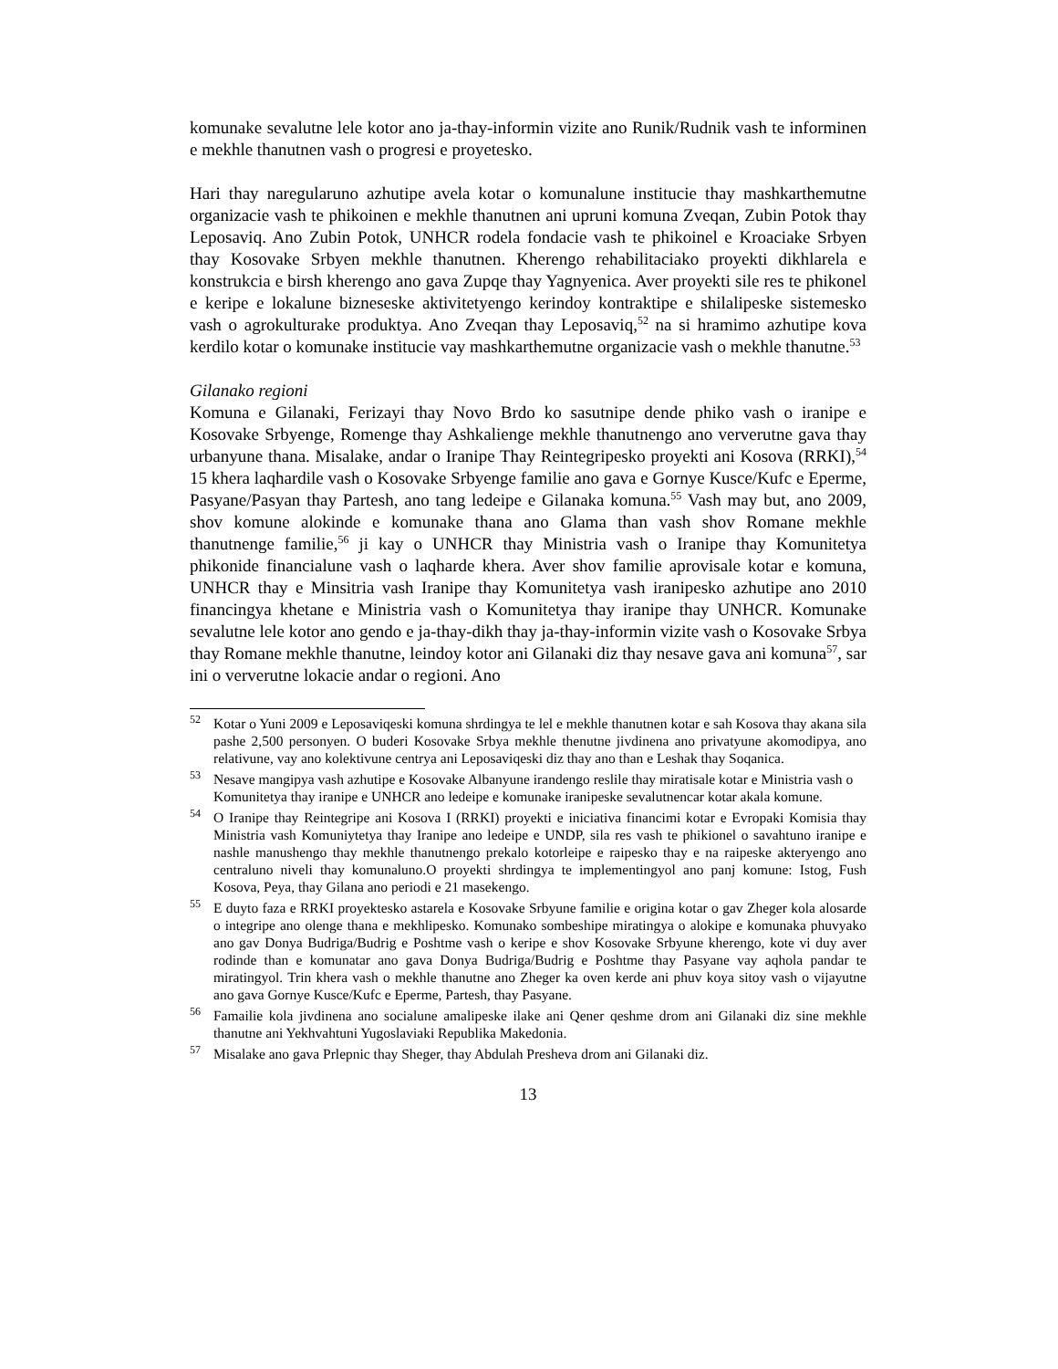komunake sevalutne lele kotor ano ja-thay-informin vizite ano Runik/Rudnik vash te informinen e mekhle thanutnen vash o progresi e proyetesko.
Hari thay naregularuno azhutipe avela kotar o komunalune institucie thay mashkarthemutne organizacie vash te phikoinen e mekhle thanutnen ani upruni komuna Zveqan, Zubin Potok thay Leposaviq. Ano Zubin Potok, UNHCR rodela fondacie vash te phikoinel e Kroaciake Srbyen thay Kosovake Srbyen mekhle thanutnen. Kherengo rehabilitaciako proyekti dikhlarela e konstrukcia e birsh kherengo ano gava Zupqe thay Yagnyenica. Aver proyekti sile res te phikonel e keripe e lokalune bizneseske aktivitetyengo kerindoy kontraktipe e shilalipeske sistemesko vash o agrokulturake produktya. Ano Zveqan thay Leposaviq,<sup>52</sup> na si hramimo azhutipe kova kerdilo kotar o komunake institucie vay mashkarthemutne organizacie vash o mekhle thanutne.<sup>53</sup>
Gilanako regioni
Komuna e Gilanaki, Ferizayi thay Novo Brdo ko sasutnipe dende phiko vash o iranipe e Kosovake Srbyenge, Romenge thay Ashkalienge mekhle thanutnengo ano ververutne gava thay urbanyune thana. Misalake, andar o Iranipe Thay Reintegripesko proyekti ani Kosova (RRKI),<sup>54</sup> 15 khera laqhardile vash o Kosovake Srbyenge familie ano gava e Gornye Kusce/Kufc e Eperme, Pasyane/Pasyan thay Partesh, ano tang ledeipe e Gilanaka komuna.<sup>55</sup> Vash may but, ano 2009, shov komune alokinde e komunake thana ano Glama than vash shov Romane mekhle thanutnenge familie,<sup>56</sup> ji kay o UNHCR thay Ministria vash o Iranipe thay Komunitetya phikonide financialune vash o laqharde khera. Aver shov familie aprovisale kotar e komuna, UNHCR thay e Minsitria vash Iranipe thay Komunitetya vash iranipesko azhutipe ano 2010 financingya khetane e Ministria vash o Komunitetya thay iranipe thay UNHCR. Komunake sevalutne lele kotor ano gendo e ja-thay-dikh thay ja-thay-informin vizite vash o Kosovake Srbya thay Romane mekhle thanutne, leindoy kotor ani Gilanaki diz thay nesave gava ani komuna<sup>57</sup>, sar ini o ververutne lokacie andar o regioni. Ano
<sup>52</sup> Kotar o Yuni 2009 e Leposaviqeski komuna shrdingya te lel e mekhle thanutnen kotar e sah Kosova thay akana sila pashe 2,500 personyen. O buderi Kosovake Srbya mekhle thenutne jivdinena ano privatyune akomodipya, ano relativune, vay ano kolektivune centrya ani Leposaviqeski diz thay ano than e Leshak thay Soqanica.
<sup>53</sup> Nesave mangipya vash azhutipe e Kosovake Albanyune irandengo reslile thay miratisale kotar e Ministria vash o Komunitetya thay iranipe e UNHCR ano ledeipe e komunake iranipeske sevalutnencar kotar akala komune.
<sup>54</sup> O Iranipe thay Reintegripe ani Kosova I (RRKI) proyekti e iniciativa financimi kotar e Evropaki Komisia thay Ministria vash Komuniytetya thay Iranipe ano ledeipe e UNDP, sila res vash te phikionel o savahtuno iranipe e nashle manushengo thay mekhle thanutnengo prekalo kotorleipe e raipesko thay e na raipeske akteryengo ano centraluno niveli thay komunaluno.O proyekti shrdingya te implementingyol ano panj komune: Istog, Fush Kosova, Peya, thay Gilana ano periodi e 21 masekengo.
<sup>55</sup> E duyto faza e RRKI proyektesko astarela e Kosovake Srbyune familie e origina kotar o gav Zheger kola alosarde o integripe ano olenge thana e mekhlipesko. Komunako sombeshipe miratingya o alokipe e komunaka phuvyako ano gav Donya Budriga/Budrig e Poshtme vash o keripe e shov Kosovake Srbyune kherengo, kote vi duy aver rodinde than e komunatar ano gava Donya Budriga/Budrig e Poshtme thay Pasyane vay aqhola pandar te miratingyol. Trin khera vash o mekhle thanutne ano Zheger ka oven kerde ani phuv koya sitoy vash o vijayutne ano gava Gornye Kusce/Kufc e Eperme, Partesh, thay Pasyane.
<sup>56</sup> Famailie kola jivdinena ano socialune amalipeske ilake ani Qener qeshme drom ani Gilanaki diz sine mekhle thanutne ani Yekhvahtuni Yugoslaviaki Republika Makedonia.
<sup>57</sup> Misalake ano gava Prlepnic thay Sheger, thay Abdulah Presheva drom ani Gilanaki diz.
13